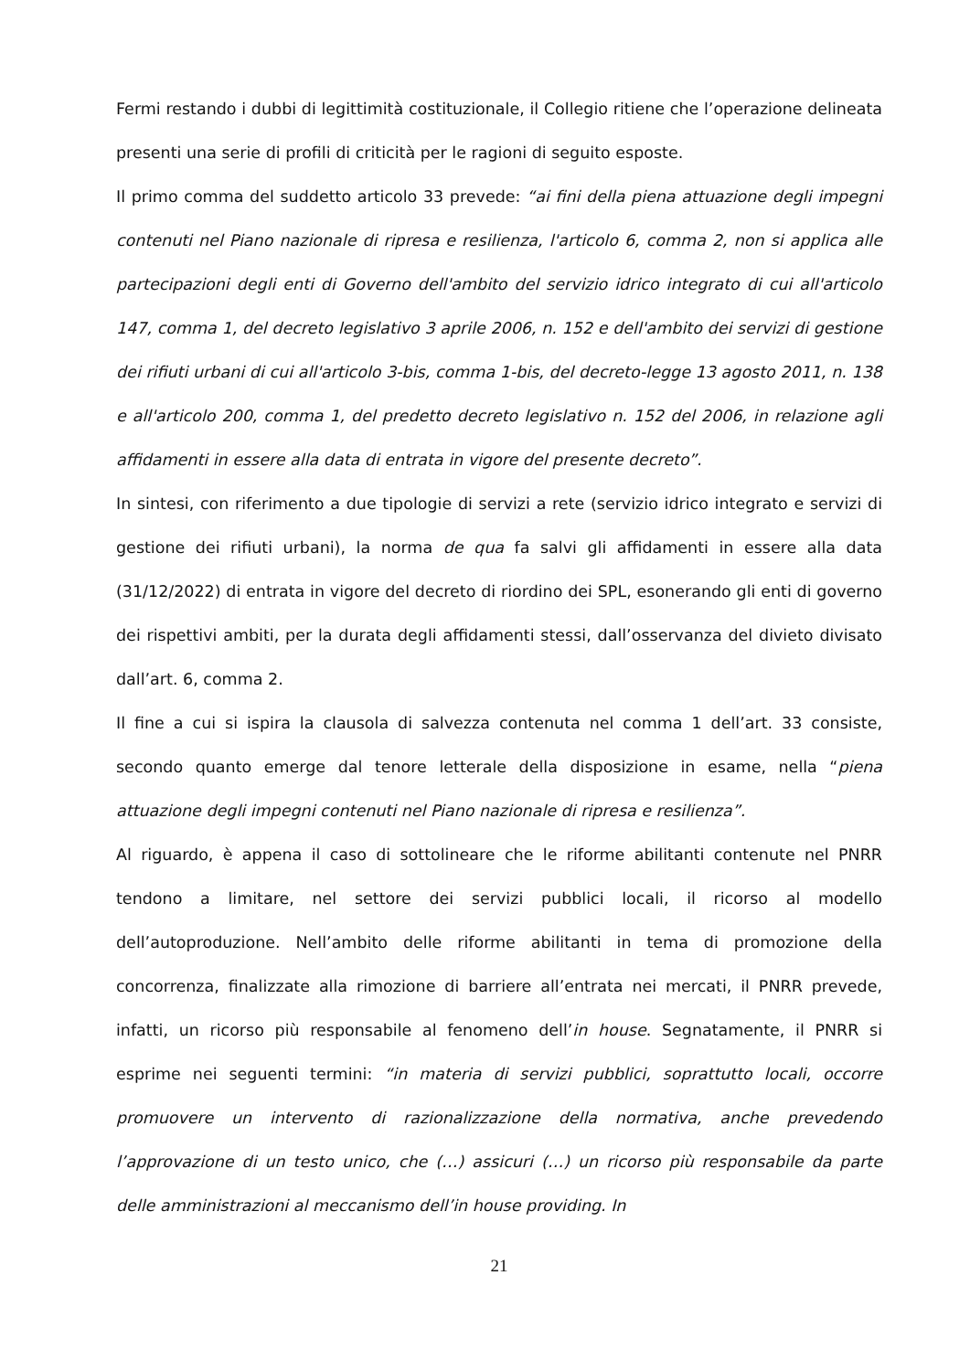Fermi restando i dubbi di legittimità costituzionale, il Collegio ritiene che l’operazione delineata presenti una serie di profili di criticità per le ragioni di seguito esposte.
Il primo comma del suddetto articolo 33 prevede: “ai fini della piena attuazione degli impegni contenuti nel Piano nazionale di ripresa e resilienza, l'articolo 6, comma 2, non si applica alle partecipazioni degli enti di Governo dell'ambito del servizio idrico integrato di cui all'articolo 147, comma 1, del decreto legislativo 3 aprile 2006, n. 152 e dell'ambito dei servizi di gestione dei rifiuti urbani di cui all'articolo 3-bis, comma 1-bis, del decreto-legge 13 agosto 2011, n. 138 e all'articolo 200, comma 1, del predetto decreto legislativo n. 152 del 2006, in relazione agli affidamenti in essere alla data di entrata in vigore del presente decreto”.
In sintesi, con riferimento a due tipologie di servizi a rete (servizio idrico integrato e servizi di gestione dei rifiuti urbani), la norma de qua fa salvi gli affidamenti in essere alla data (31/12/2022) di entrata in vigore del decreto di riordino dei SPL, esonerando gli enti di governo dei rispettivi ambiti, per la durata degli affidamenti stessi, dall’osservanza del divieto divisato dall’art. 6, comma 2.
Il fine a cui si ispira la clausola di salvezza contenuta nel comma 1 dell’art. 33 consiste, secondo quanto emerge dal tenore letterale della disposizione in esame, nella “piena attuazione degli impegni contenuti nel Piano nazionale di ripresa e resilienza”.
Al riguardo, è appena il caso di sottolineare che le riforme abilitanti contenute nel PNRR tendono a limitare, nel settore dei servizi pubblici locali, il ricorso al modello dell’autoproduzione. Nell’ambito delle riforme abilitanti in tema di promozione della concorrenza, finalizzate alla rimozione di barriere all’entrata nei mercati, il PNRR prevede, infatti, un ricorso più responsabile al fenomeno dell’in house. Segnatamente, il PNRR si esprime nei seguenti termini: “in materia di servizi pubblici, soprattutto locali, occorre promuovere un intervento di razionalizzazione della normativa, anche prevedendo l’approvazione di un testo unico, che (…) assicuri (…) un ricorso più responsabile da parte delle amministrazioni al meccanismo dell’in house providing. In
21